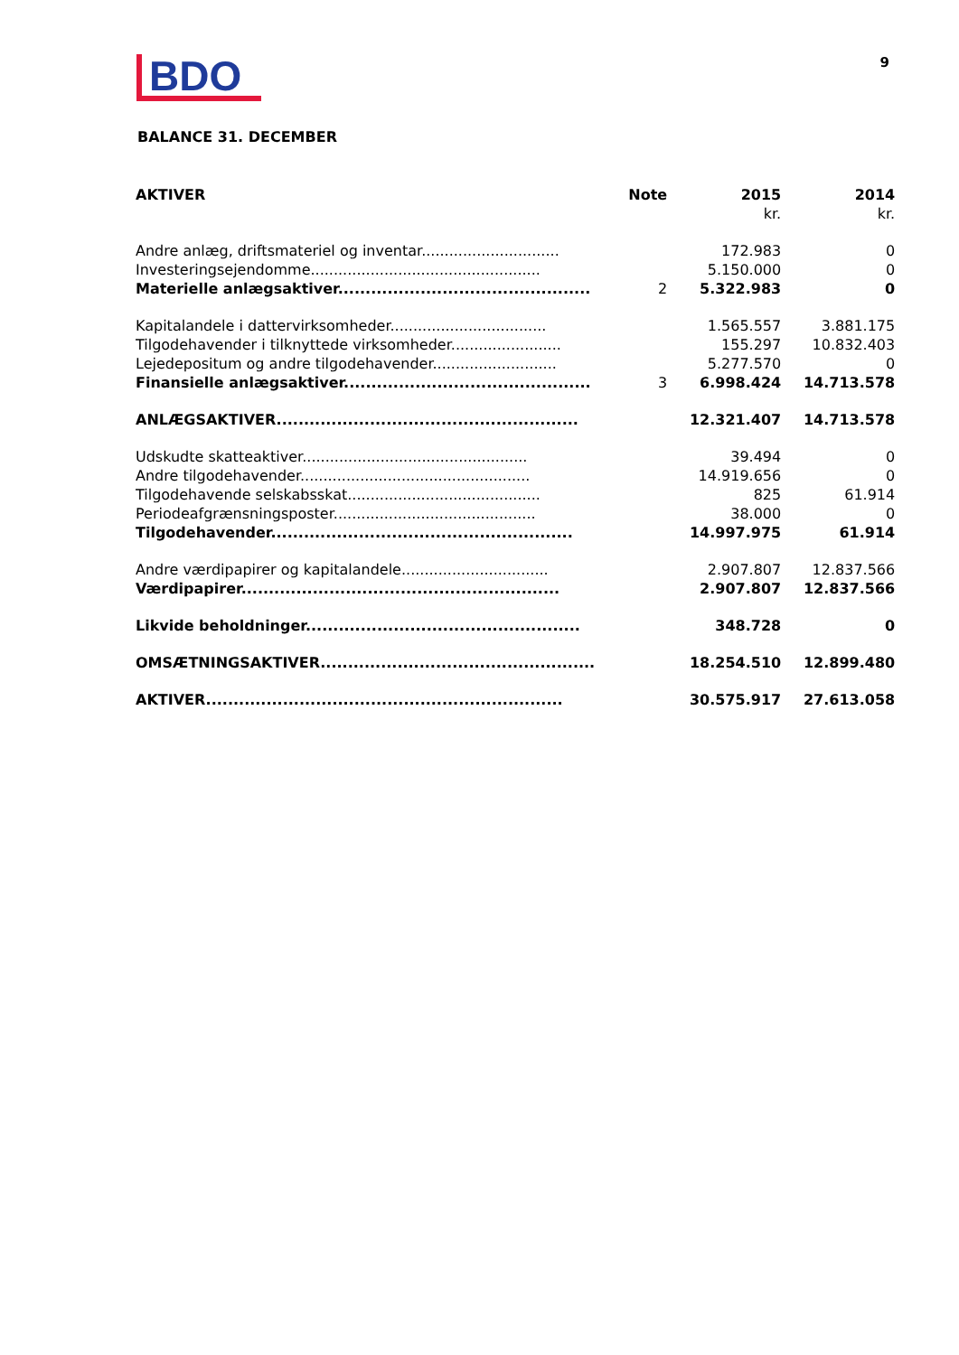BDO
9
BALANCE 31. DECEMBER
| AKTIVER | Note | 2015 | 2014 |
| --- | --- | --- | --- |
| | | kr. | kr. |
| Andre anlæg, driftsmateriel og inventar.............................. | | 172.983 | 0 |
| Investeringsejendomme.................................................. | | 5.150.000 | 0 |
| Materielle anlægsaktiver.............................................. | 2 | 5.322.983 | 0 |
| Kapitalandele i dattervirksomheder.................................. | | 1.565.557 | 3.881.175 |
| Tilgodehavender i tilknyttede virksomheder........................ | | 155.297 | 10.832.403 |
| Lejedepositum og andre tilgodehavender........................... | | 5.277.570 | 0 |
| Finansielle anlægsaktiver............................................. | 3 | 6.998.424 | 14.713.578 |
| ANLÆGSAKTIVER....................................................... | | 12.321.407 | 14.713.578 |
| Udskudte skatteaktiver................................................. | | 39.494 | 0 |
| Andre tilgodehavender.................................................. | | 14.919.656 | 0 |
| Tilgodehavende selskabsskat.......................................... | | 825 | 61.914 |
| Periodeafgrænsningsposter............................................ | | 38.000 | 0 |
| Tilgodehavender....................................................... | | 14.997.975 | 61.914 |
| Andre værdipapirer og kapitalandele................................ | | 2.907.807 | 12.837.566 |
| Værdipapirer.......................................................... | | 2.907.807 | 12.837.566 |
| Likvide beholdninger.................................................. | | 348.728 | 0 |
| OMSÆTNINGSAKTIVER.................................................. | | 18.254.510 | 12.899.480 |
| AKTIVER................................................................. | | 30.575.917 | 27.613.058 |